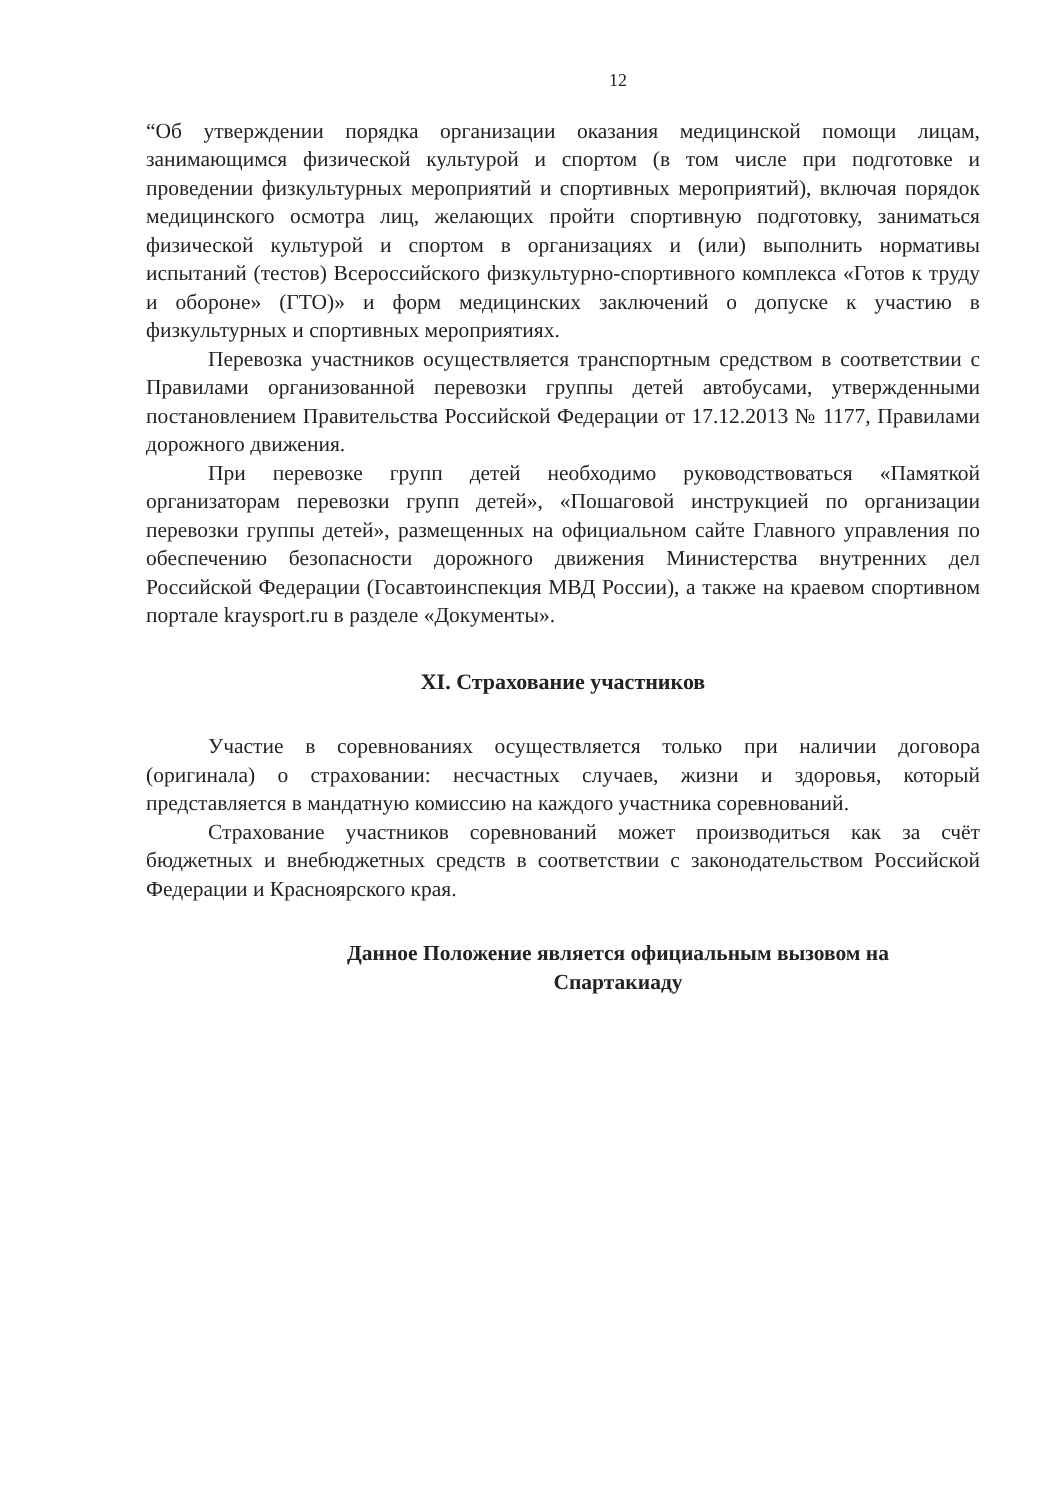12
“Об утверждении порядка организации оказания медицинской помощи лицам, занимающимся физической культурой и спортом (в том числе при подготовке и проведении физкультурных мероприятий и спортивных мероприятий), включая порядок медицинского осмотра лиц, желающих пройти спортивную подготовку, заниматься физической культурой и спортом в организациях и (или) выполнить нормативы испытаний (тестов) Всероссийского физкультурно-спортивного комплекса «Готов к труду и обороне» (ГТО)» и форм медицинских заключений о допуске к участию в физкультурных и спортивных мероприятиях.
Перевозка участников осуществляется транспортным средством в соответствии с Правилами организованной перевозки группы детей автобусами, утвержденными постановлением Правительства Российской Федерации от 17.12.2013 № 1177, Правилами дорожного движения.
При перевозке групп детей необходимо руководствоваться «Памяткой организаторам перевозки групп детей», «Пошаговой инструкцией по организации перевозки группы детей», размещенных на официальном сайте Главного управления по обеспечению безопасности дорожного движения Министерства внутренних дел Российской Федерации (Госавтоинспекция МВД России), а также на краевом спортивном портале kraysport.ru в разделе «Документы».
XI. Страхование участников
Участие в соревнованиях осуществляется только при наличии договора (оригинала) о страховании: несчастных случаев, жизни и здоровья, который представляется в мандатную комиссию на каждого участника соревнований.
Страхование участников соревнований может производиться как за счёт бюджетных и внебюджетных средств в соответствии с законодательством Российской Федерации и Красноярского края.
Данное Положение является официальным вызовом на
Спартакиаду